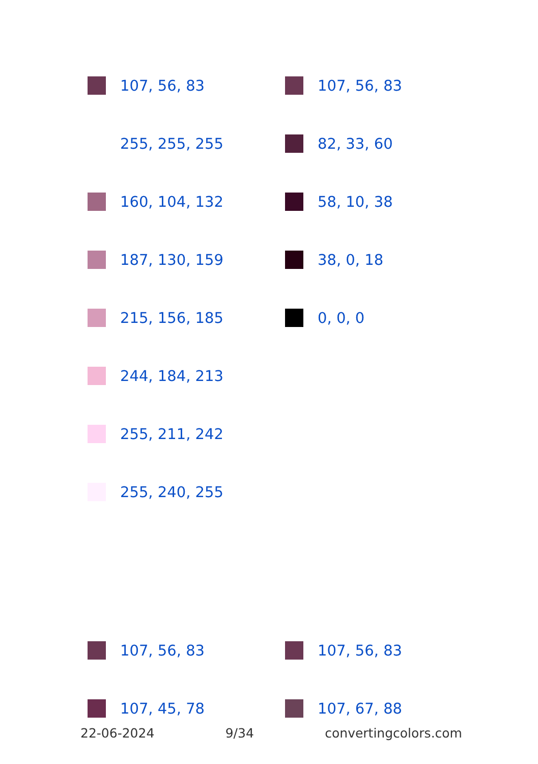107, 56, 83
255, 255, 255
160, 104, 132
187, 130, 159
215, 156, 185
244, 184, 213
255, 211, 242
255, 240, 255
107, 56, 83
82, 33, 60
58, 10, 38
38, 0, 18
0, 0, 0
107, 56, 83
107, 45, 78
107, 56, 83
107, 67, 88
22-06-2024 9/34 convertingcolors.com